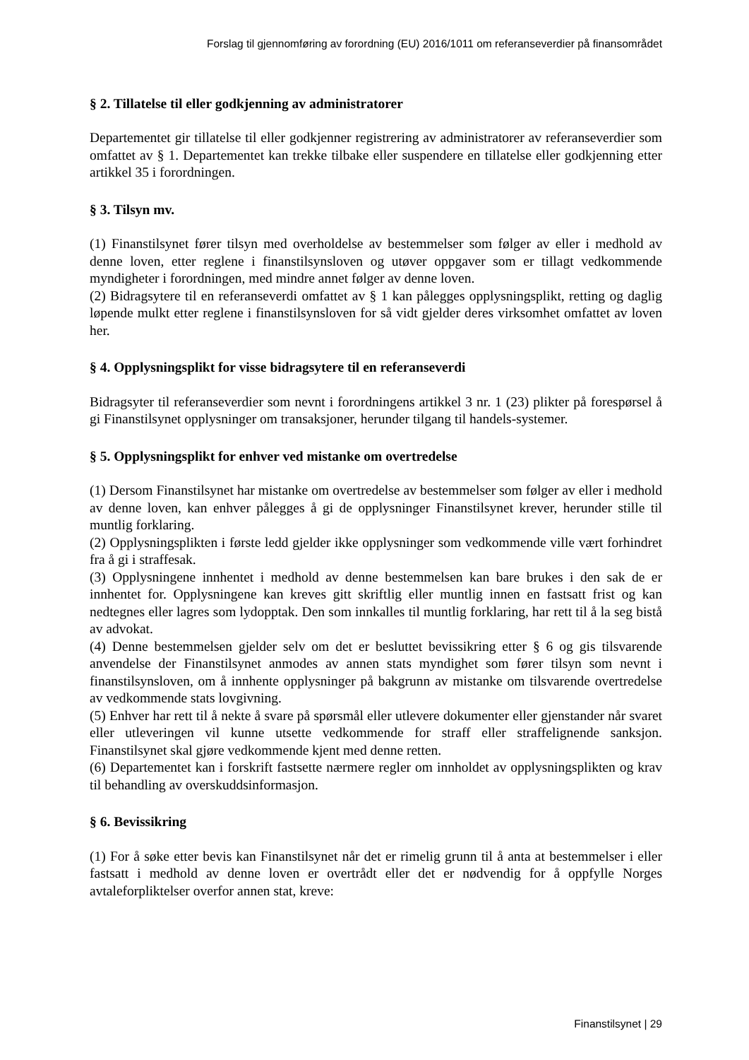Forslag til gjennomføring av forordning (EU) 2016/1011 om referanseverdier på finansområdet
§ 2. Tillatelse til eller godkjenning av administratorer
Departementet gir tillatelse til eller godkjenner registrering av administratorer av referanseverdier som omfattet av § 1. Departementet kan trekke tilbake eller suspendere en tillatelse eller godkjenning etter artikkel 35 i forordningen.
§ 3. Tilsyn mv.
(1) Finanstilsynet fører tilsyn med overholdelse av bestemmelser som følger av eller i medhold av denne loven, etter reglene i finanstilsynsloven og utøver oppgaver som er tillagt vedkommende myndigheter i forordningen, med mindre annet følger av denne loven.
(2) Bidragsytere til en referanseverdi omfattet av § 1 kan pålegges opplysningsplikt, retting og daglig løpende mulkt etter reglene i finanstilsynsloven for så vidt gjelder deres virksomhet omfattet av loven her.
§ 4. Opplysningsplikt for visse bidragsytere til en referanseverdi
Bidragsyter til referanseverdier som nevnt i forordningens artikkel 3 nr. 1 (23) plikter på forespørsel å gi Finanstilsynet opplysninger om transaksjoner, herunder tilgang til handels-systemer.
§ 5. Opplysningsplikt for enhver ved mistanke om overtredelse
(1) Dersom Finanstilsynet har mistanke om overtredelse av bestemmelser som følger av eller i medhold av denne loven, kan enhver pålegges å gi de opplysninger Finanstilsynet krever, herunder stille til muntlig forklaring.
(2) Opplysningsplikten i første ledd gjelder ikke opplysninger som vedkommende ville vært forhindret fra å gi i straffesak.
(3) Opplysningene innhentet i medhold av denne bestemmelsen kan bare brukes i den sak de er innhentet for. Opplysningene kan kreves gitt skriftlig eller muntlig innen en fastsatt frist og kan nedtegnes eller lagres som lydopptak. Den som innkalles til muntlig forklaring, har rett til å la seg bistå av advokat.
(4) Denne bestemmelsen gjelder selv om det er besluttet bevissikring etter § 6 og gis tilsvarende anvendelse der Finanstilsynet anmodes av annen stats myndighet som fører tilsyn som nevnt i finanstilsynsloven, om å innhente opplysninger på bakgrunn av mistanke om tilsvarende overtredelse av vedkommende stats lovgivning.
(5) Enhver har rett til å nekte å svare på spørsmål eller utlevere dokumenter eller gjenstander når svaret eller utleveringen vil kunne utsette vedkommende for straff eller straffelignende sanksjon. Finanstilsynet skal gjøre vedkommende kjent med denne retten.
(6) Departementet kan i forskrift fastsette nærmere regler om innholdet av opplysningsplikten og krav til behandling av overskuddsinformasjon.
§ 6. Bevissikring
(1) For å søke etter bevis kan Finanstilsynet når det er rimelig grunn til å anta at bestemmelser i eller fastsatt i medhold av denne loven er overtrådt eller det er nødvendig for å oppfylle Norges avtaleforpliktelser overfor annen stat, kreve:
Finanstilsynet | 29